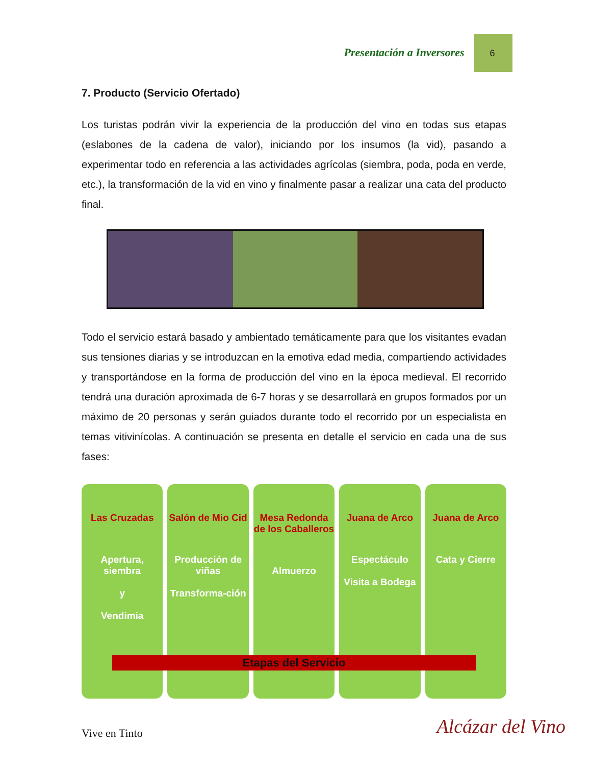Presentación a Inversores 6
7. Producto (Servicio Ofertado)
Los turistas podrán vivir la experiencia de la producción del vino en todas sus etapas (eslabones de la cadena de valor), iniciando por los insumos (la vid), pasando a experimentar todo en referencia a las actividades agrícolas (siembra, poda, poda en verde, etc.), la transformación de la vid en vino y finalmente pasar a realizar una cata del producto final.
Todo el servicio estará basado y ambientado temáticamente para que los visitantes evadan sus tensiones diarias y se introduzcan en la emotiva edad media, compartiendo actividades y transportándose en la forma de producción del vino en la época medieval. El recorrido tendrá una duración aproximada de 6-7 horas y se desarrollará en grupos formados por un máximo de 20 personas y serán guiados durante todo el recorrido por un especialista en temas vitivinícolas. A continuación se presenta en detalle el servicio en cada una de sus fases:
Las Cruzadas
Apertura, siembra
y
Vendimia
Salón de Mio Cid
Producción de viñas
Transforma-ción
Mesa Redonda de los Caballeros
Almuerzo
Juana de Arco
Espectáculo
Visita a Bodega
Juana de Arco
Cata y Cierre
Etapas del Servicio
Vive en Tinto
Alcázar del Vino